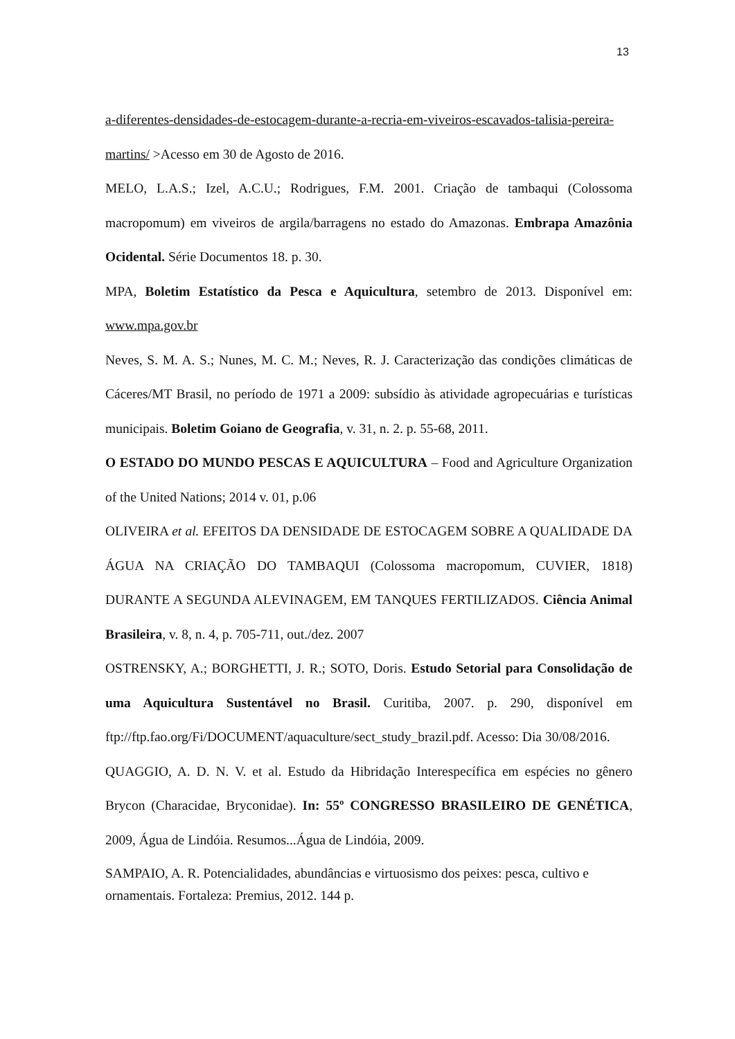13
a-diferentes-densidades-de-estocagem-durante-a-recria-em-viveiros-escavados-talisia-pereira-martins/ >Acesso em 30 de Agosto de 2016.
MELO, L.A.S.; Izel, A.C.U.; Rodrigues, F.M. 2001. Criação de tambaqui (Colossoma macropomum) em viveiros de argila/barragens no estado do Amazonas. Embrapa Amazônia Ocidental. Série Documentos 18. p. 30.
MPA, Boletim Estatístico da Pesca e Aquicultura, setembro de 2013. Disponível em: www.mpa.gov.br
Neves, S. M. A. S.; Nunes, M. C. M.; Neves, R. J. Caracterização das condições climáticas de Cáceres/MT Brasil, no período de 1971 a 2009: subsídio às atividade agropecuárias e turísticas municipais. Boletim Goiano de Geografia, v. 31, n. 2. p. 55-68, 2011.
O ESTADO DO MUNDO PESCAS E AQUICULTURA – Food and Agriculture Organization of the United Nations; 2014 v. 01, p.06
OLIVEIRA et al. EFEITOS DA DENSIDADE DE ESTOCAGEM SOBRE A QUALIDADE DA ÁGUA NA CRIAÇÃO DO TAMBAQUI (Colossoma macropomum, CUVIER, 1818) DURANTE A SEGUNDA ALEVINAGEM, EM TANQUES FERTILIZADOS. Ciência Animal Brasileira, v. 8, n. 4, p. 705-711, out./dez. 2007
OSTRENSKY, A.; BORGHETTI, J. R.; SOTO, Doris. Estudo Setorial para Consolidação de uma Aquicultura Sustentável no Brasil. Curitiba, 2007. p. 290, disponível em ftp://ftp.fao.org/Fi/DOCUMENT/aquaculture/sect_study_brazil.pdf. Acesso: Dia 30/08/2016.
QUAGGIO, A. D. N. V. et al. Estudo da Hibridação Interespecífica em espécies no gênero Brycon (Characidae, Bryconidae). In: 55º CONGRESSO BRASILEIRO DE GENÉTICA, 2009, Água de Lindóia. Resumos...Água de Lindóia, 2009.
SAMPAIO, A. R. Potencialidades, abundâncias e virtuosismo dos peixes: pesca, cultivo e ornamentais. Fortaleza: Premius, 2012. 144 p.